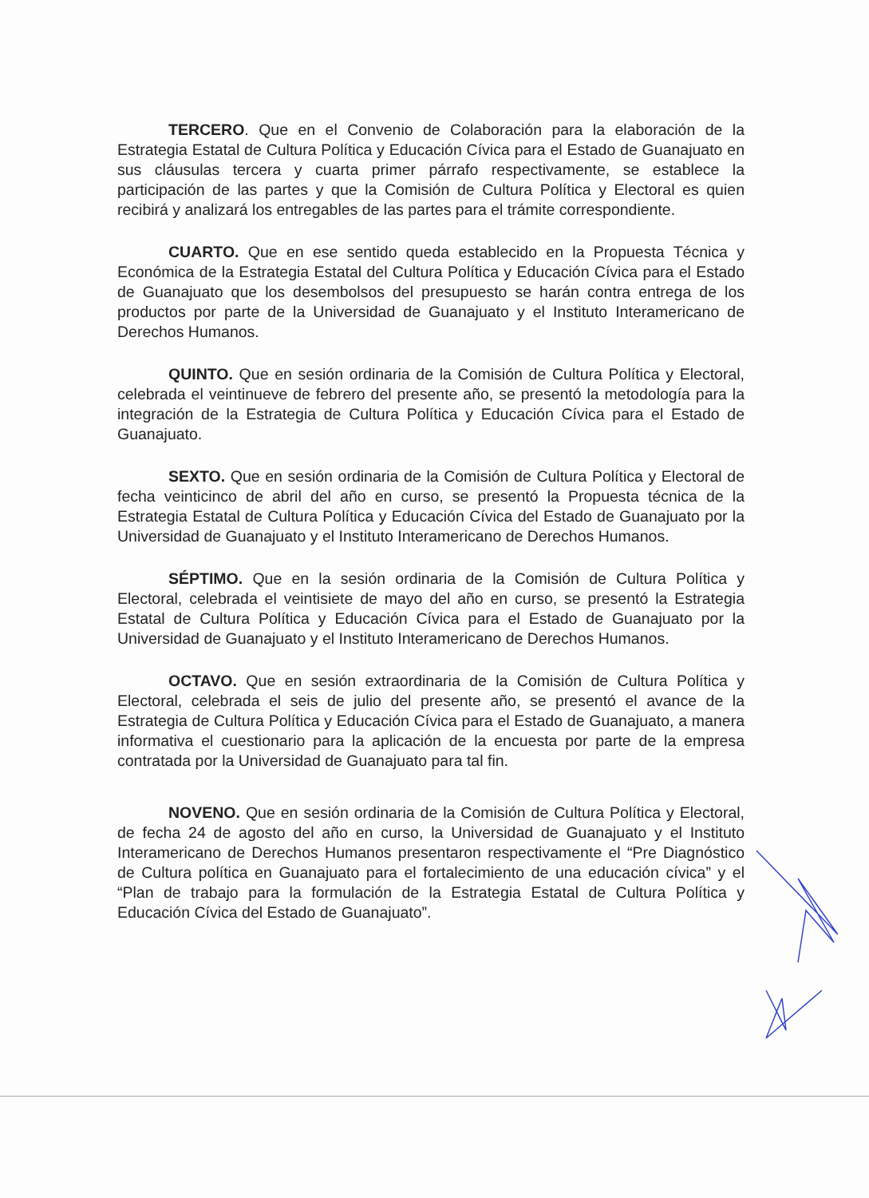TERCERO. Que en el Convenio de Colaboración para la elaboración de la Estrategia Estatal de Cultura Política y Educación Cívica para el Estado de Guanajuato en sus cláusulas tercera y cuarta primer párrafo respectivamente, se establece la participación de las partes y que la Comisión de Cultura Política y Electoral es quien recibirá y analizará los entregables de las partes para el trámite correspondiente.
CUARTO. Que en ese sentido queda establecido en la Propuesta Técnica y Económica de la Estrategia Estatal del Cultura Política y Educación Cívica para el Estado de Guanajuato que los desembolsos del presupuesto se harán contra entrega de los productos por parte de la Universidad de Guanajuato y el Instituto Interamericano de Derechos Humanos.
QUINTO. Que en sesión ordinaria de la Comisión de Cultura Política y Electoral, celebrada el veintinueve de febrero del presente año, se presentó la metodología para la integración de la Estrategia de Cultura Política y Educación Cívica para el Estado de Guanajuato.
SEXTO. Que en sesión ordinaria de la Comisión de Cultura Política y Electoral de fecha veinticinco de abril del año en curso, se presentó la Propuesta técnica de la Estrategia Estatal de Cultura Política y Educación Cívica del Estado de Guanajuato por la Universidad de Guanajuato y el Instituto Interamericano de Derechos Humanos.
SÉPTIMO. Que en la sesión ordinaria de la Comisión de Cultura Política y Electoral, celebrada el veintisiete de mayo del año en curso, se presentó la Estrategia Estatal de Cultura Política y Educación Cívica para el Estado de Guanajuato por la Universidad de Guanajuato y el Instituto Interamericano de Derechos Humanos.
OCTAVO. Que en sesión extraordinaria de la Comisión de Cultura Política y Electoral, celebrada el seis de julio del presente año, se presentó el avance de la Estrategia de Cultura Política y Educación Cívica para el Estado de Guanajuato, a manera informativa el cuestionario para la aplicación de la encuesta por parte de la empresa contratada por la Universidad de Guanajuato para tal fin.
NOVENO. Que en sesión ordinaria de la Comisión de Cultura Política y Electoral, de fecha 24 de agosto del año en curso, la Universidad de Guanajuato y el Instituto Interamericano de Derechos Humanos presentaron respectivamente el “Pre Diagnóstico de Cultura política en Guanajuato para el fortalecimiento de una educación cívica” y el “Plan de trabajo para la formulación de la Estrategia Estatal de Cultura Política y Educación Cívica del Estado de Guanajuato”.